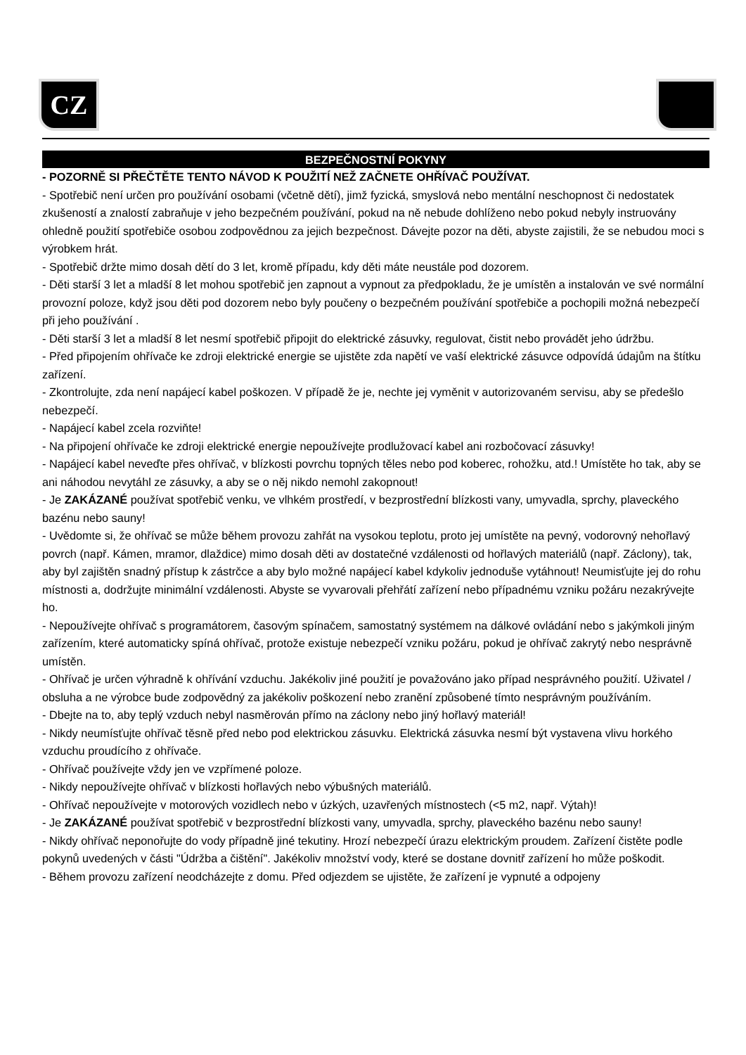CZ
BEZPEČNOSTNÍ POKYNY
- POZORNĚ SI PŘEČTĚTE TENTO NÁVOD K POUŽITÍ NEŽ ZAČNETE OHŘÍVAČ POUŽÍVAT.
- Spotřebič není určen pro používání osobami (včetně dětí), jimž fyzická, smyslová nebo mentální neschopnost či nedostatek zkušeností a znalostí zabraňuje v jeho bezpečném používání, pokud na ně nebude dohlíženo nebo pokud nebyly instruovány ohledně použití spotřebiče osobou zodpovědnou za jejich bezpečnost. Dávejte pozor na děti, abyste zajistili, že se nebudou moci s výrobkem hrát.
- Spotřebič držte mimo dosah dětí do 3 let, kromě případu, kdy děti máte neustále pod dozorem.
- Děti starší 3 let a mladší 8 let mohou spotřebič jen zapnout a vypnout za předpokladu, že je umístěn a instalován ve své normální provozní poloze, když jsou děti pod dozorem nebo byly poučeny o bezpečném používání spotřebiče a pochopili možná nebezpečí při jeho používání .
- Děti starší 3 let a mladší 8 let nesmí spotřebič připojit do elektrické zásuvky, regulovat, čistit nebo provádět jeho údržbu.
- Před připojením ohřívače ke zdroji elektrické energie se ujistěte zda napětí ve vaší elektrické zásuvce odpovídá údajům na štítku zařízení.
- Zkontrolujte, zda není napájecí kabel poškozen. V případě že je, nechte jej vyměnit v autorizovaném servisu, aby se předešlo nebezpečí.
- Napájecí kabel zcela rozviňte!
- Na připojení ohřívače ke zdroji elektrické energie nepoužívejte prodlužovací kabel ani rozbočovací zásuvky!
- Napájecí kabel neveďte přes ohřívač, v blízkosti povrchu topných těles nebo pod koberec, rohožku, atd.! Umístěte ho tak, aby se ani náhodou nevytáhl ze zásuvky, a aby se o něj nikdo nemohl zakopnout!
- Je ZAKÁZANÉ používat spotřebič venku, ve vlhkém prostředí, v bezprostřední blízkosti vany, umyvadla, sprchy, plaveckého bazénu nebo sauny!
- Uvědomte si, že ohřívač se může během provozu zahřát na vysokou teplotu, proto jej umístěte na pevný, vodorovný nehořlavý povrch (např. Kámen, mramor, dlaždice) mimo dosah děti av dostatečné vzdálenosti od hořlavých materiálů (např. Záclony), tak, aby byl zajištěn snadný přístup k zástrčce a aby bylo možné napájecí kabel kdykoliv jednoduše vytáhnout! Neumisťujte jej do rohu místnosti a, dodržujte minimální vzdálenosti. Abyste se vyvarovali přehřátí zařízení nebo případnému vzniku požáru nezakrývejte ho.
- Nepoužívejte ohřívač s programátorem, časovým spínačem, samostatný systémem na dálkové ovládání nebo s jakýmkoli jiným zařízením, které automaticky spíná ohřívač, protože existuje nebezpečí vzniku požáru, pokud je ohřívač zakrytý nebo nesprávně umístěn.
- Ohřívač je určen výhradně k ohřívání vzduchu. Jakékoliv jiné použití je považováno jako případ nesprávného použití. Uživatel / obsluha a ne výrobce bude zodpovědný za jakékoliv poškození nebo zranění způsobené tímto nesprávným používáním.
- Dbejte na to, aby teplý vzduch nebyl nasměrován přímo na záclony nebo jiný hořlavý materiál!
- Nikdy neumísťujte ohřívač těsně před nebo pod elektrickou zásuvku. Elektrická zásuvka nesmí být vystavena vlivu horkého vzduchu proudícího z ohřívače.
- Ohřívač používejte vždy jen ve vzpřímené poloze.
- Nikdy nepoužívejte ohřívač v blízkosti hořlavých nebo výbušných materiálů.
- Ohřívač nepoužívejte v motorových vozidlech nebo v úzkých, uzavřených místnostech (<5 m2, např. Výtah)!
- Je ZAKÁZANÉ používat spotřebič v bezprostřední blízkosti vany, umyvadla, sprchy, plaveckého bazénu nebo sauny!
- Nikdy ohřívač neponořujte do vody případně jiné tekutiny. Hrozí nebezpečí úrazu elektrickým proudem. Zařízení čistěte podle pokynů uvedených v části "Údržba a čištění". Jakékoliv množství vody, které se dostane dovnitř zařízení ho může poškodit.
- Během provozu zařízení neodcházejte z domu. Před odjezdem se ujistěte, že zařízení je vypnuté a odpojeny